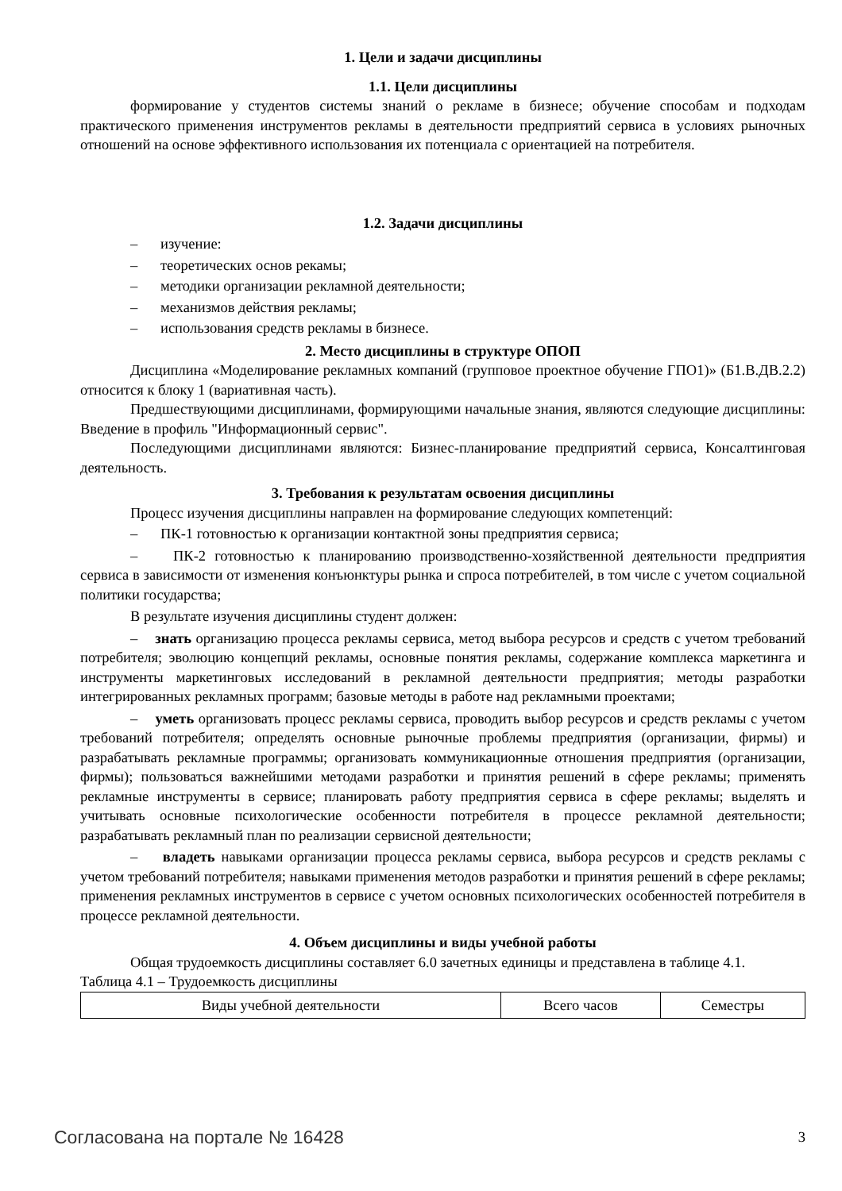1. Цели и задачи дисциплины
1.1. Цели дисциплины
формирование у студентов системы знаний о рекламе в бизнесе; обучение способам и подходам практического применения инструментов рекламы в деятельности предприятий сервиса в условиях рыночных отношений на основе эффективного использования их потенциала с ориентацией на потребителя.
1.2. Задачи дисциплины
– изучение:
– теоретических основ рекамы;
– методики организации рекламной деятельности;
– механизмов действия рекламы;
– использования средств рекламы в бизнесе.
2. Место дисциплины в структуре ОПОП
Дисциплина «Моделирование рекламных компаний (групповое проектное обучение ГПО1)» (Б1.В.ДВ.2.2) относится к блоку 1 (вариативная часть).
Предшествующими дисциплинами, формирующими начальные знания, являются следующие дисциплины: Введение в профиль "Информационный сервис".
Последующими дисциплинами являются: Бизнес-планирование предприятий сервиса, Консалтинговая деятельность.
3. Требования к результатам освоения дисциплины
Процесс изучения дисциплины направлен на формирование следующих компетенций:
– ПК-1 готовностью к организации контактной зоны предприятия сервиса;
– ПК-2 готовностью к планированию производственно-хозяйственной деятельности предприятия сервиса в зависимости от изменения конъюнктуры рынка и спроса потребителей, в том числе с учетом социальной политики государства;
В результате изучения дисциплины студент должен:
– знать организацию процесса рекламы сервиса, метод выбора ресурсов и средств с учетом требований потребителя; эволюцию концепций рекламы, основные понятия рекламы, содержание комплекса маркетинга и инструменты маркетинговых исследований в рекламной деятельности предприятия; методы разработки интегрированных рекламных программ; базовые методы в работе над рекламными проектами;
– уметь организовать процесс рекламы сервиса, проводить выбор ресурсов и средств рекламы с учетом требований потребителя; определять основные рыночные проблемы предприятия (организации, фирмы) и разрабатывать рекламные программы; организовать коммуникационные отношения предприятия (организации, фирмы); пользоваться важнейшими методами разработки и принятия решений в сфере рекламы; применять рекламные инструменты в сервисе; планировать работу предприятия сервиса в сфере рекламы; выделять и учитывать основные психологические особенности потребителя в процессе рекламной деятельности; разрабатывать рекламный план по реализации сервисной деятельности;
– владеть навыками организации процесса рекламы сервиса, выбора ресурсов и средств рекламы с учетом требований потребителя; навыками применения методов разработки и принятия решений в сфере рекламы; применения рекламных инструментов в сервисе с учетом основных психологических особенностей потребителя в процессе рекламной деятельности.
4. Объем дисциплины и виды учебной работы
Общая трудоемкость дисциплины составляет 6.0 зачетных единицы и представлена в таблице 4.1.
Таблица 4.1 – Трудоемкость дисциплины
| Виды учебной деятельности | Всего часов | Семестры |
Согласована на портале № 16428 3